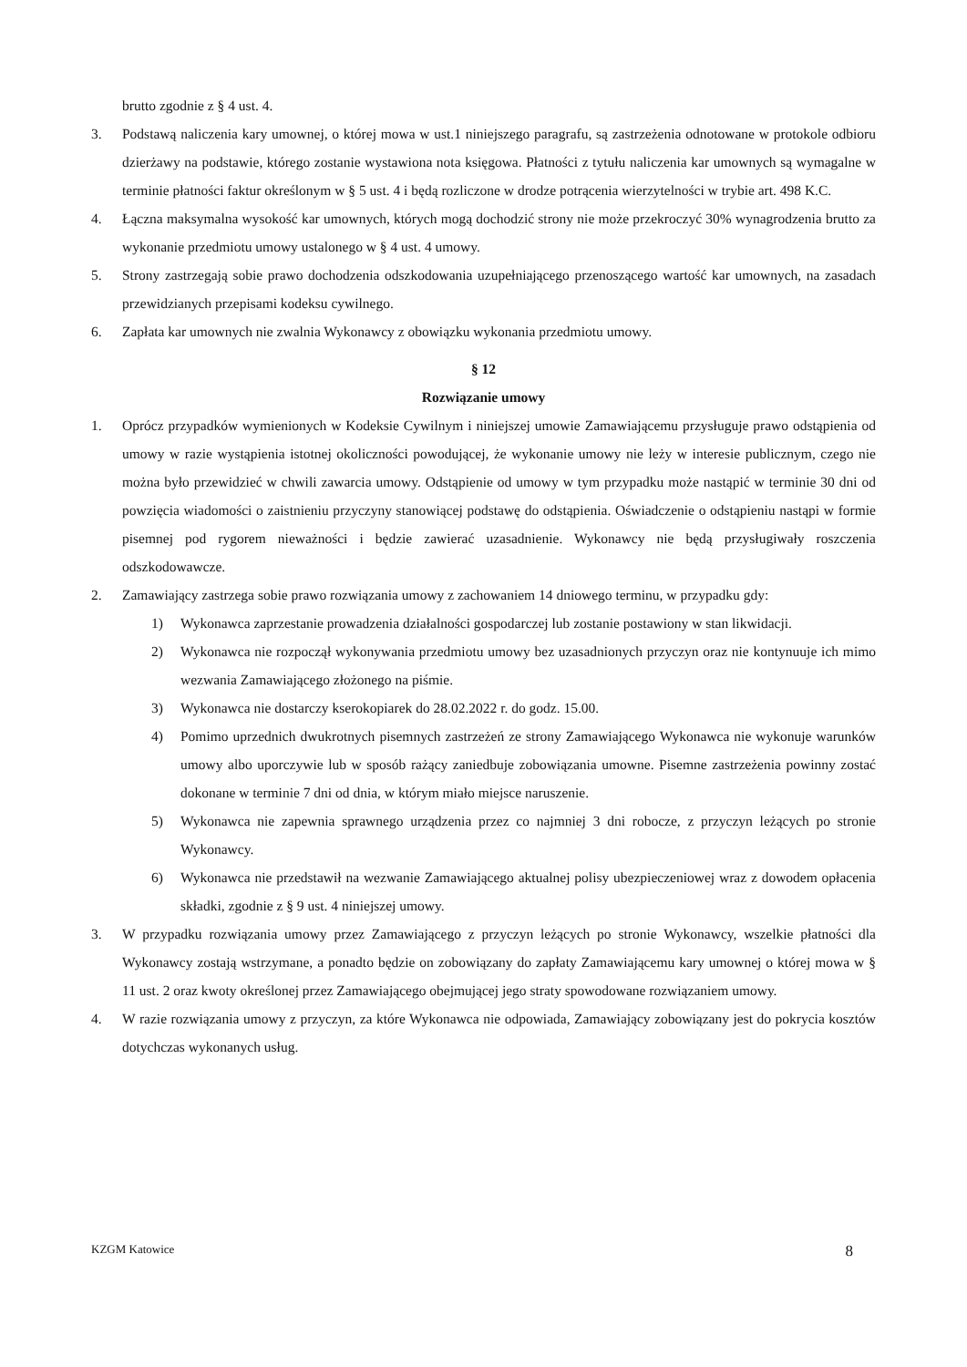brutto zgodnie z § 4 ust. 4.
3. Podstawą naliczenia kary umownej, o której mowa w ust.1 niniejszego paragrafu, są zastrzeżenia odnotowane w protokole odbioru dzierżawy na podstawie, którego zostanie wystawiona nota księgowa. Płatności z tytułu naliczenia kar umownych są wymagalne w terminie płatności faktur określonym w § 5 ust. 4 i będą rozliczone w drodze potrącenia wierzytelności w trybie art. 498 K.C.
4. Łączna maksymalna wysokość kar umownych, których mogą dochodzić strony nie może przekroczyć 30% wynagrodzenia brutto za wykonanie przedmiotu umowy ustalonego w § 4 ust. 4 umowy.
5. Strony zastrzegają sobie prawo dochodzenia odszkodowania uzupełniającego przenoszącego wartość kar umownych, na zasadach przewidzianych przepisami kodeksu cywilnego.
6. Zapłata kar umownych nie zwalnia Wykonawcy z obowiązku wykonania przedmiotu umowy.
§ 12
Rozwiązanie umowy
1. Oprócz przypadków wymienionych w Kodeksie Cywilnym i niniejszej umowie Zamawiającemu przysługuje prawo odstąpienia od umowy w razie wystąpienia istotnej okoliczności powodującej, że wykonanie umowy nie leży w interesie publicznym, czego nie można było przewidzieć w chwili zawarcia umowy. Odstąpienie od umowy w tym przypadku może nastąpić w terminie 30 dni od powzięcia wiadomości o zaistnieniu przyczyny stanowiącej podstawę do odstąpienia. Oświadczenie o odstąpieniu nastąpi w formie pisemnej pod rygorem nieważności i będzie zawierać uzasadnienie. Wykonawcy nie będą przysługiwały roszczenia odszkodowawcze.
2. Zamawiający zastrzega sobie prawo rozwiązania umowy z zachowaniem 14 dniowego terminu, w przypadku gdy:
1) Wykonawca zaprzestanie prowadzenia działalności gospodarczej lub zostanie postawiony w stan likwidacji.
2) Wykonawca nie rozpoczął wykonywania przedmiotu umowy bez uzasadnionych przyczyn oraz nie kontynuuje ich mimo wezwania Zamawiającego złożonego na piśmie.
3) Wykonawca nie dostarczy kserokopiarek do 28.02.2022 r. do godz. 15.00.
4) Pomimo uprzednich dwukrotnych pisemnych zastrzeżeń ze strony Zamawiającego Wykonawca nie wykonuje warunków umowy albo uporczywie lub w sposób rażący zaniedbuje zobowiązania umowne. Pisemne zastrzeżenia powinny zostać dokonane w terminie 7 dni od dnia, w którym miało miejsce naruszenie.
5) Wykonawca nie zapewnia sprawnego urządzenia przez co najmniej 3 dni robocze, z przyczyn leżących po stronie Wykonawcy.
6) Wykonawca nie przedstawił na wezwanie Zamawiającego aktualnej polisy ubezpieczeniowej wraz z dowodem opłacenia składki, zgodnie z § 9 ust. 4 niniejszej umowy.
3. W przypadku rozwiązania umowy przez Zamawiającego z przyczyn leżących po stronie Wykonawcy, wszelkie płatności dla Wykonawcy zostają wstrzymane, a ponadto będzie on zobowiązany do zapłaty Zamawiającemu kary umownej o której mowa w § 11 ust. 2 oraz kwoty określonej przez Zamawiającego obejmującej jego straty spowodowane rozwiązaniem umowy.
4. W razie rozwiązania umowy z przyczyn, za które Wykonawca nie odpowiada, Zamawiający zobowiązany jest do pokrycia kosztów dotychczas wykonanych usług.
KZGM Katowice 8